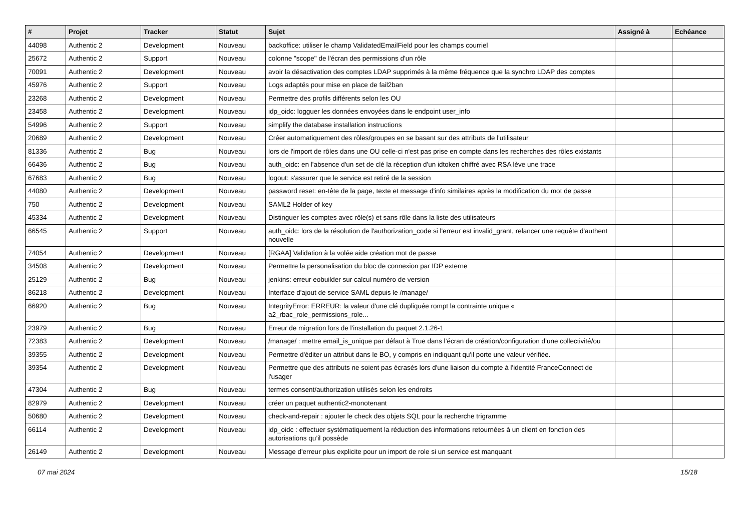| # | Projet | Tracker | Statut | Sujet | Assigné à | Echéance |
| --- | --- | --- | --- | --- | --- | --- |
| 44098 | Authentic 2 | Development | Nouveau | backoffice: utiliser le champ ValidatedEmailField pour les champs courriel | | |
| 25672 | Authentic 2 | Support | Nouveau | colonne "scope" de l'écran des permissions d'un rôle | | |
| 70091 | Authentic 2 | Development | Nouveau | avoir la désactivation des comptes LDAP supprimés à la même fréquence que la synchro LDAP des comptes | | |
| 45976 | Authentic 2 | Support | Nouveau | Logs adaptés pour mise en place de fail2ban | | |
| 23268 | Authentic 2 | Development | Nouveau | Permettre des profils différents selon les OU | | |
| 23458 | Authentic 2 | Development | Nouveau | idp_oidc: logguer les données envoyées dans le endpoint user_info | | |
| 54996 | Authentic 2 | Support | Nouveau | simplify the database installation instructions | | |
| 20689 | Authentic 2 | Development | Nouveau | Créer automatiquement des rôles/groupes en se basant sur des attributs de l'utilisateur | | |
| 81336 | Authentic 2 | Bug | Nouveau | lors de l'import de rôles dans une OU celle-ci n'est pas prise en compte dans les recherches des rôles existants | | |
| 66436 | Authentic 2 | Bug | Nouveau | auth_oidc: en l'absence d'un set de clé la réception d'un idtoken chiffré avec RSA lève une trace | | |
| 67683 | Authentic 2 | Bug | Nouveau | logout: s'assurer que le service est retiré de la session | | |
| 44080 | Authentic 2 | Development | Nouveau | password reset: en-tête de la page, texte et message d'info similaires après la modification du mot de passe | | |
| 750 | Authentic 2 | Development | Nouveau | SAML2 Holder of key | | |
| 45334 | Authentic 2 | Development | Nouveau | Distinguer les comptes avec rôle(s) et sans rôle dans la liste des utilisateurs | | |
| 66545 | Authentic 2 | Support | Nouveau | auth_oidc: lors de la résolution de l'authorization_code si l'erreur est invalid_grant, relancer une requête d'authent nouvelle | | |
| 74054 | Authentic 2 | Development | Nouveau | [RGAA] Validation à la volée aide création mot de passe | | |
| 34508 | Authentic 2 | Development | Nouveau | Permettre la personalisation du bloc de connexion par IDP externe | | |
| 25129 | Authentic 2 | Bug | Nouveau | jenkins: erreur eobuilder sur calcul numéro de version | | |
| 86218 | Authentic 2 | Development | Nouveau | Interface d'ajout de service SAML depuis le /manage/ | | |
| 66920 | Authentic 2 | Bug | Nouveau | IntegrityError: ERREUR: la valeur d'une clé dupliquée rompt la contrainte unique « a2_rbac_role_permissions_role... | | |
| 23979 | Authentic 2 | Bug | Nouveau | Erreur de migration lors de l'installation du paquet 2.1.26-1 | | |
| 72383 | Authentic 2 | Development | Nouveau | /manage/ : mettre email_is_unique par défaut à True dans l’écran de création/configuration d’une collectivité/ou | | |
| 39355 | Authentic 2 | Development | Nouveau | Permettre d'éditer un attribut dans le BO, y compris en indiquant qu'il porte une valeur vérifiée. | | |
| 39354 | Authentic 2 | Development | Nouveau | Permettre que des attributs ne soient pas écrasés lors d'une liaison du compte à l'identité FranceConnect de l'usager | | |
| 47304 | Authentic 2 | Bug | Nouveau | termes consent/authorization utilisés selon les endroits | | |
| 82979 | Authentic 2 | Development | Nouveau | créer un paquet authentic2-monotenant | | |
| 50680 | Authentic 2 | Development | Nouveau | check-and-repair : ajouter le check des objets SQL pour la recherche trigramme | | |
| 66114 | Authentic 2 | Development | Nouveau | idp_oidc : effectuer systématiquement la réduction des informations retournées à un client en fonction des autorisations qu’il possède | | |
| 26149 | Authentic 2 | Development | Nouveau | Message d'erreur plus explicite pour un import de role si un service est manquant | | |
07 mai 2024 15/18